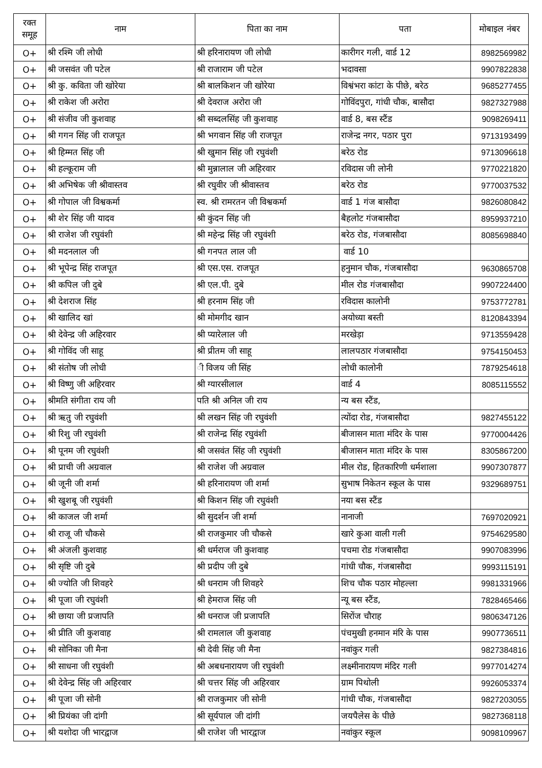| रक्त समूह | नाम | पिता का नाम | पता | मोबाइल नंबर |
| --- | --- | --- | --- | --- |
| O+ | श्री रश्मि जी लोधी | श्री हरिनारायण जी लोधी | कारीगर गली, वार्ड 12 | 8982569982 |
| O+ | श्री जसवंत जी पटेल | श्री राजाराम जी पटेल | भदावसा | 9907822838 |
| O+ | श्री कु. कविता जी खोरेया | श्री बालकिशन जी खोरेया | विश्वंभरा कांटा के पीछे, बरेठ | 9685277455 |
| O+ | श्री राकेश जी अरोरा | श्री देवराज अरोरा जी | गोविंदपुरा, गांधी चौक, बासौदा | 9827327988 |
| O+ | श्री संजीव जी कुशवाह | श्री सब्दलसिंह जी कुशवाह | वार्ड 8, बस स्टैंड | 9098269411 |
| O+ | श्री गगन सिंह जी राजपूत | श्री भगवान सिंह जी राजपूत | राजेन्द्र नगर, पठार पुरा | 9713193499 |
| O+ | श्री हिम्मत सिंह जी | श्री खुमान सिंह जी रघुवंशी | बरेठ रोड | 9713096618 |
| O+ | श्री हल्कूराम जी | श्री मुन्नालाल जी अहिरवार | रविदास जी लोनी | 9770221820 |
| O+ | श्री अभिषेक जी श्रीवास्तव | श्री रघुवीर जी श्रीवास्तव | बरेठ रोड | 9770037532 |
| O+ | श्री गोपाल जी विश्वकर्मा | स्व. श्री रामरतन जी विश्वकर्मा | वार्ड 1 गंज बासौदा | 9826080842 |
| O+ | श्री शेर सिंह जी यादव | श्री कुंदन सिंह जी | बैहलोट गंजबासौदा | 8959937210 |
| O+ | श्री राजेश जी रघुवंशी | श्री महेन्द्र सिंह जी रघुवंशी | बरेठ रोड, गंजबासौदा | 8085698840 |
| O+ | श्री मदनलाल जी | श्री गनपत लाल जी | वार्ड 10 | |
| O+ | श्री भूपेन्द्र सिंह राजपूत | श्री एस.एस. राजपूत | हनुमान चौक, गंजबासौदा | 9630865708 |
| O+ | श्री कपिल जी दुबे | श्री एल.पी. दुबे | मील रोड गंजबासौदा | 9907224400 |
| O+ | श्री देशराज सिंह | श्री हरनाम सिंह जी | रविदास कालोनी | 9753772781 |
| O+ | श्री खालिद खां | श्री मोमगीद खान | अयोध्या बस्ती | 8120843394 |
| O+ | श्री देवेन्द्र जी अहिरवार | श्री प्यारेलाल जी | मरखेड़ा | 9713559428 |
| O+ | श्री गोविंद जी साहू | श्री प्रीतम जी साहू | लालपठार गंजबासौदा | 9754150453 |
| O+ | श्री संतोष जी लोधी | ी विजय जी सिंह | लोधी कालोनी | 7879254618 |
| O+ | श्री विष्णु जी अहिरवार | श्री ग्यारसीलाल | वार्ड 4 | 8085115552 |
| O+ | श्रीमति संगीता राय जी | पति श्री अनिल जी राय | न्य बस स्टैंड, | |
| O+ | श्री ऋतु जी रघुवंशी | श्री लखन सिंह जी रघुवंशी | त्योंदा रोड, गंजबासौदा | 9827455122 |
| O+ | श्री रिशु जी रघुवंशी | श्री राजेन्द्र सिंह रघुवंशी | बीजासन माता मंदिर के पास | 9770004426 |
| O+ | श्री पूनम जी रघुवंशी | श्री जसवंत सिंह जी रघुवंशी | बीजासन माता मंदिर के पास | 8305867200 |
| O+ | श्री प्राची जी अग्रवाल | श्री राजेश जी अग्रवाल | मील रोड, हितकारिणी धर्मशाला | 9907307877 |
| O+ | श्री जूनी जी शर्मा | श्री हरिनारायण जी शर्मा | सुभाष निकेतन स्कूल के पास | 9329689751 |
| O+ | श्री खुशबू जी रघुवंशी | श्री किशन सिंह जी रघुवंशी | नया बस स्टैंड | |
| O+ | श्री काजल जी शर्मा | श्री सुदर्शन जी शर्मा | नानाजी | 7697020921 |
| O+ | श्री राजू जी चौकसे | श्री राजकुमार जी चौकसे | खारे कुआ वाली गली | 9754629580 |
| O+ | श्री अंजली कुशवाह | श्री धर्मराज जी कुशवाह | पचमा रोड गंजबासौदा | 9907083996 |
| O+ | श्री सृष्टि जी दुबे | श्री प्रदीप जी दुबे | गांधी चौक, गंजबासौदा | 9993115191 |
| O+ | श्री ज्योति जी शिवहरे | श्री धनराम जी शिवहरे | शिच चौक पठार मोहल्ला | 9981331966 |
| O+ | श्री पूजा जी रघुवंशी | श्री हेमराज सिंह जी | न्यू बस स्टैंड, | 7828465466 |
| O+ | श्री छाया जी प्रजापति | श्री धनराज जी प्रजापति | सिरोंज चौराह | 9806347126 |
| O+ | श्री प्रीति जी कुशवाह | श्री रामलाल जी कुशवाह | पंचमुखी हनमान मंरि के पास | 9907736511 |
| O+ | श्री सोनिका जी मैना | श्री देवी सिंह जी मैना | नवांकुर गली | 9827384816 |
| O+ | श्री साधना जी रघुवंशी | श्री अबधनारायण जी रघुवंशी | लक्ष्मीनारायण मंदिर गली | 9977014274 |
| O+ | श्री देवेन्द्र सिंह जी अहिरवार | श्री चत्तर सिंह जी अहिरवार | ग्राम पिथोली | 9926053374 |
| O+ | श्री पूजा जी सोनी | श्री राजकुमार जी सोनी | गांधी चौक, गंजबासौदा | 9827203055 |
| O+ | श्री प्रियंका जी दांगी | श्री सूर्यपाल जी दांगी | जयपैलेस के पीछे | 9827368118 |
| O+ | श्री यशोदा जी भारद्वाज | श्री राजेश जी भारद्वाज | नवांकुर स्कूल | 9098109967 |